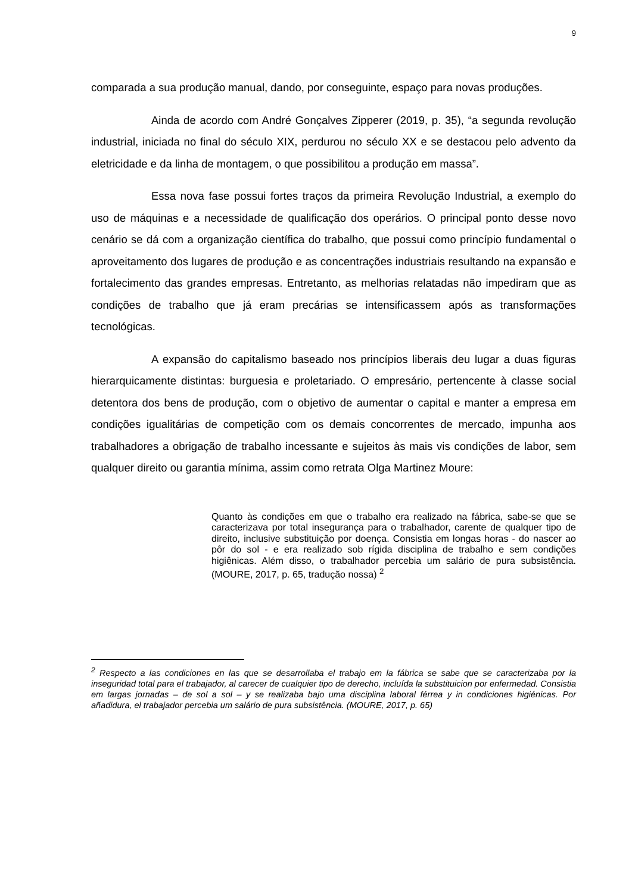9
comparada a sua produção manual, dando, por conseguinte, espaço para novas produções.
Ainda de acordo com André Gonçalves Zipperer (2019, p. 35), “a segunda revolução industrial, iniciada no final do século XIX, perdurou no século XX e se destacou pelo advento da eletricidade e da linha de montagem, o que possibilitou a produção em massa”.
Essa nova fase possui fortes traços da primeira Revolução Industrial, a exemplo do uso de máquinas e a necessidade de qualificação dos operários. O principal ponto desse novo cenário se dá com a organização científica do trabalho, que possui como princípio fundamental o aproveitamento dos lugares de produção e as concentrações industriais resultando na expansão e fortalecimento das grandes empresas. Entretanto, as melhorias relatadas não impediram que as condições de trabalho que já eram precárias se intensificassem após as transformações tecnológicas.
A expansão do capitalismo baseado nos princípios liberais deu lugar a duas figuras hierarquicamente distintas: burguesia e proletariado. O empresário, pertencente à classe social detentora dos bens de produção, com o objetivo de aumentar o capital e manter a empresa em condições igualitárias de competição com os demais concorrentes de mercado, impunha aos trabalhadores a obrigação de trabalho incessante e sujeitos às mais vis condições de labor, sem qualquer direito ou garantia mínima, assim como retrata Olga Martinez Moure:
Quanto às condições em que o trabalho era realizado na fábrica, sabe-se que se caracterizava por total insegurança para o trabalhador, carente de qualquer tipo de direito, inclusive substituição por doença. Consistia em longas horas - do nascer ao pôr do sol - e era realizado sob rígida disciplina de trabalho e sem condições higiênicas. Além disso, o trabalhador percebia um salário de pura subsistência. (MOURE, 2017, p. 65, tradução nossa) <sup>2</sup>
<sup>2</sup> Respecto a las condiciones en las que se desarrollaba el trabajo em la fábrica se sabe que se caracterizaba por la inseguridad total para el trabajador, al carecer de cualquier tipo de derecho, incluída la substituicion por enfermedad. Consistia em largas jornadas – de sol a sol – y se realizaba bajo uma disciplina laboral férrea y in condiciones higiénicas. Por añadidura, el trabajador percebia um salário de pura subsistência. (MOURE, 2017, p. 65)